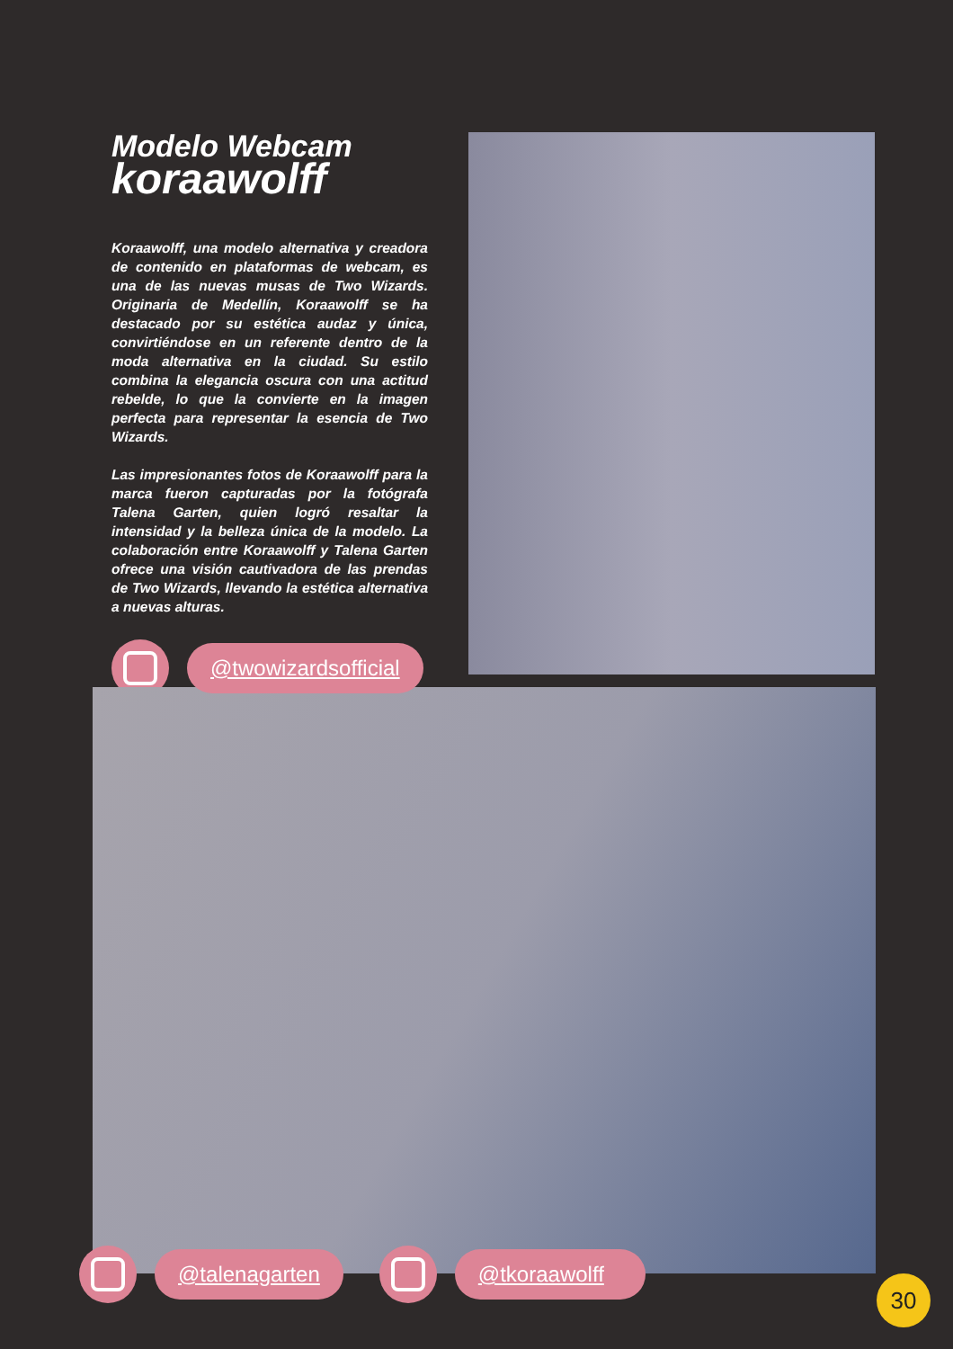Modelo Webcam
koraawolff
Koraawolff, una modelo alternativa y creadora de contenido en plataformas de webcam, es una de las nuevas musas de Two Wizards. Originaria de Medellín, Koraawolff se ha destacado por su estética audaz y única, convirtiéndose en un referente dentro de la moda alternativa en la ciudad. Su estilo combina la elegancia oscura con una actitud rebelde, lo que la convierte en la imagen perfecta para representar la esencia de Two Wizards.
Las impresionantes fotos de Koraawolff para la marca fueron capturadas por la fotógrafa Talena Garten, quien logró resaltar la intensidad y la belleza única de la modelo. La colaboración entre Koraawolff y Talena Garten ofrece una visión cautivadora de las prendas de Two Wizards, llevando la estética alternativa a nuevas alturas.
@twowizardsofficial
@talenagarten @tkoraawolff
30